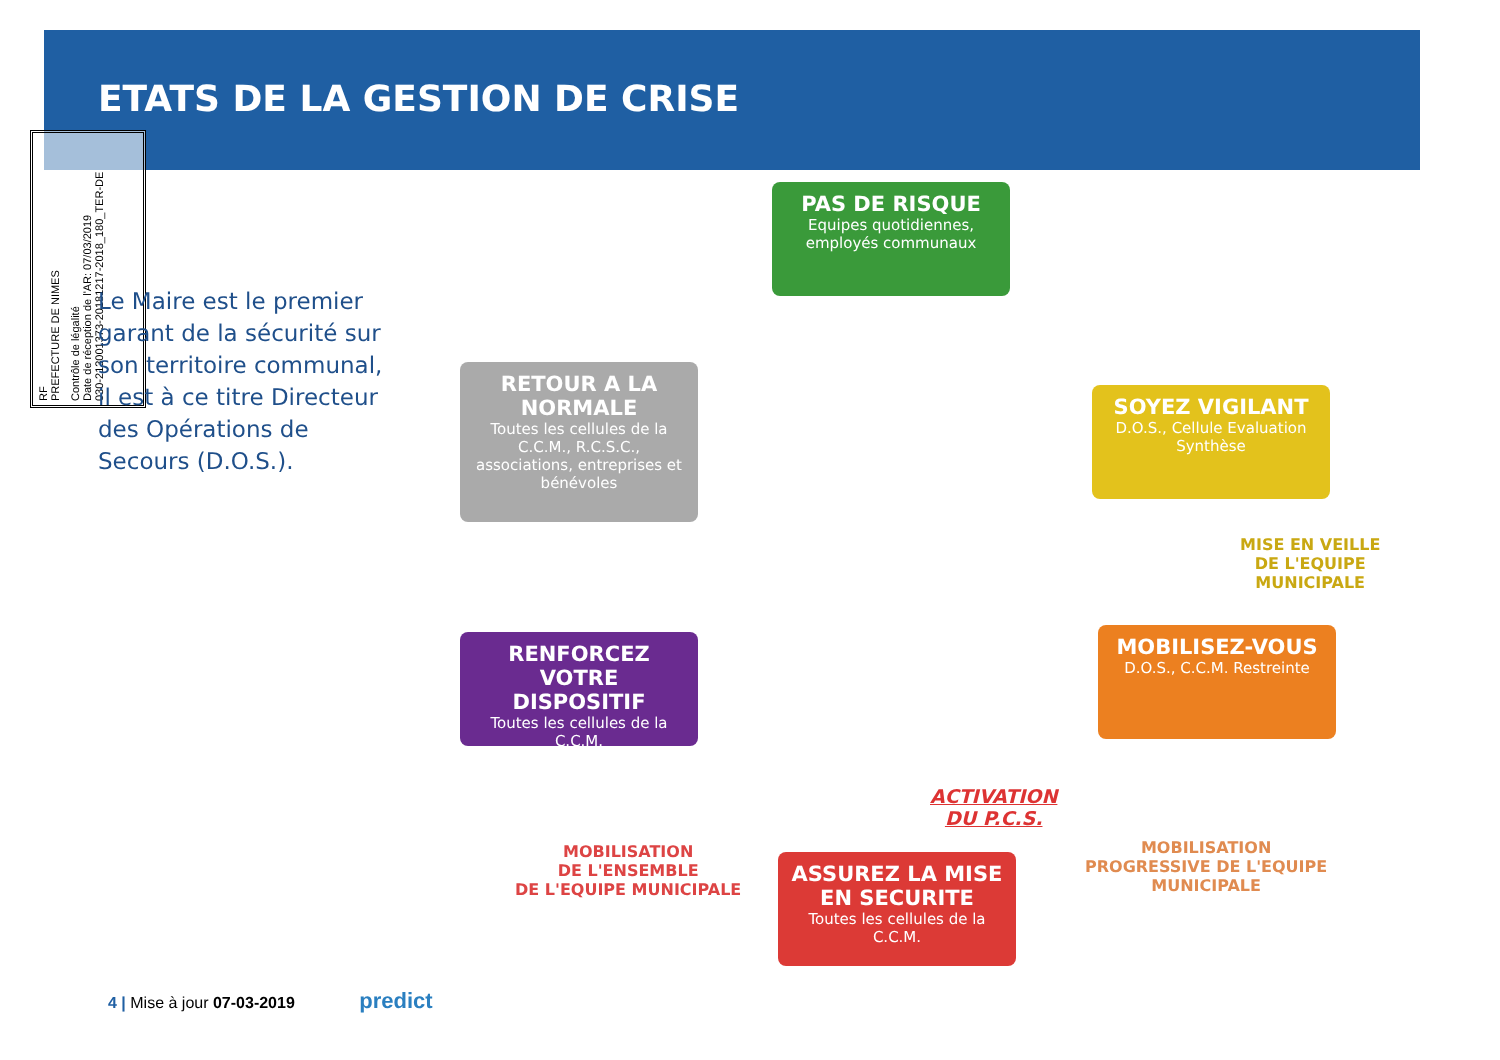ETATS DE LA GESTION DE CRISE
RF
PREFECTURE DE NIMES
Contrôle de légalité
Date de réception de l'AR: 07/03/2019
030-213001373-20181217-2018_180_TER-DE
Le Maire est le premier garant de la sécurité sur son territoire communal, il est à ce titre Directeur des Opérations de Secours (D.O.S.).
PAS DE RISQUE
Equipes quotidiennes, employés communaux
SOYEZ VIGILANT
D.O.S., Cellule Evaluation Synthèse
MISE EN VEILLE
DE L'EQUIPE
MUNICIPALE
MOBILISEZ-VOUS
D.O.S., C.C.M. Restreinte
MOBILISATION
PROGRESSIVE DE L'EQUIPE
MUNICIPALE
ACTIVATION
DU P.C.S.
ASSUREZ LA MISE EN SECURITE
Toutes les cellules de la C.C.M.
MOBILISATION
DE L'ENSEMBLE
DE L'EQUIPE MUNICIPALE
RENFORCEZ VOTRE DISPOSITIF
Toutes les cellules de la C.C.M.
RETOUR A LA NORMALE
Toutes les cellules de la C.C.M., R.C.S.C., associations, entreprises et bénévoles
4 | Mise à jour 07-03-2019 predict